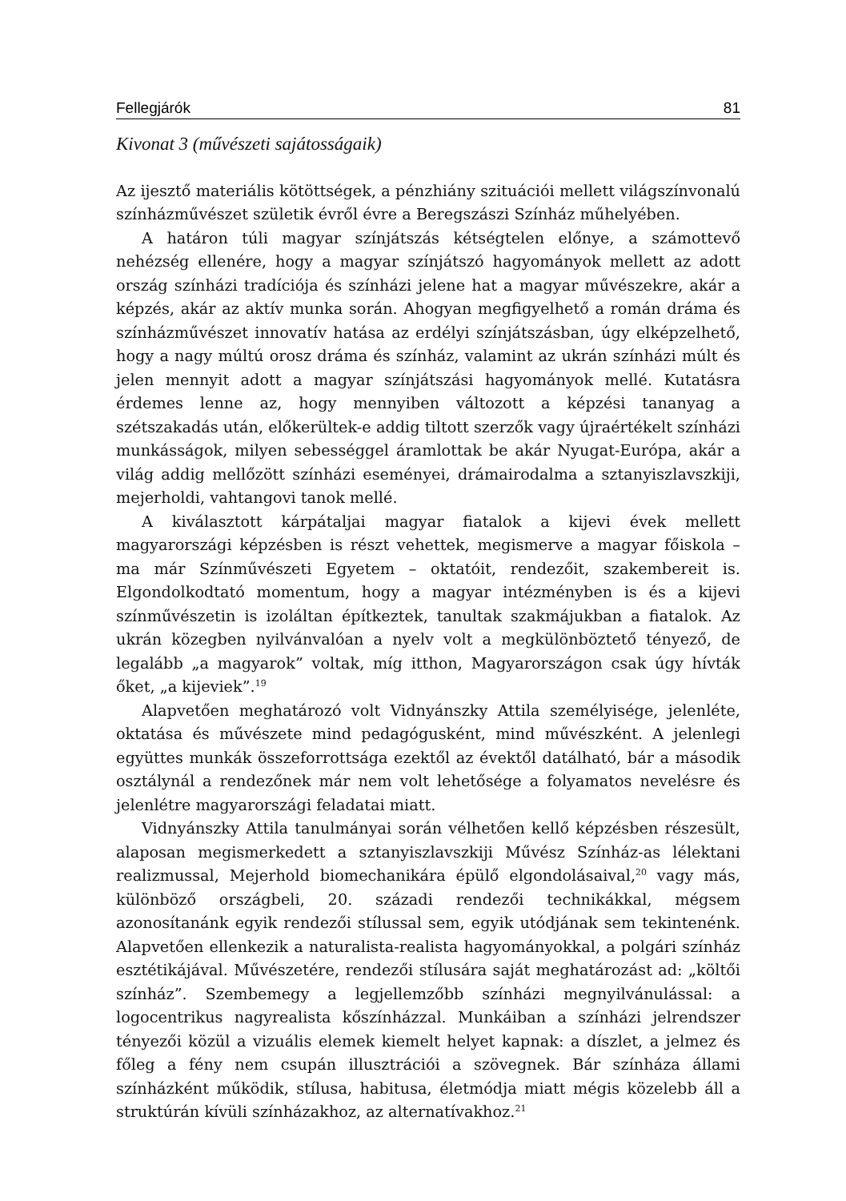Fellegjárók 81
Kivonat 3 (művészeti sajátosságaik)
Az ijesztő materiális kötöttségek, a pénzhiány szituációi mellett világszínvonalú színházművészet születik évről évre a Beregszászi Színház műhelyében.
A határon túli magyar színjátszás kétségtelen előnye, a számottevő nehézség ellenére, hogy a magyar színjátszó hagyományok mellett az adott ország színházi tradíciója és színházi jelene hat a magyar művészekre, akár a képzés, akár az aktív munka során. Ahogyan megfigyelhető a román dráma és színházművészet innovatív hatása az erdélyi színjátszásban, úgy elképzelhető, hogy a nagy múltú orosz dráma és színház, valamint az ukrán színházi múlt és jelen mennyit adott a magyar színjátszási hagyományok mellé. Kutatásra érdemes lenne az, hogy mennyiben változott a képzési tananyag a szétszakadás után, előkerültek-e addig tiltott szerzők vagy újraértékelt színházi munkásságok, milyen sebességgel áramlottak be akár Nyugat-Európa, akár a világ addig mellőzött színházi eseményei, drámairodalma a sztanyiszlavszkiji, mejerholdi, vahtangovi tanok mellé.
A kiválasztott kárpátaljai magyar fiatalok a kijevi évek mellett magyarországi képzésben is részt vehettek, megismerve a magyar főiskola – ma már Színművészeti Egyetem – oktatóit, rendezőit, szakembereit is. Elgondolkodtató momentum, hogy a magyar intézményben is és a kijevi színművészetin is izoláltan építkeztek, tanultak szakmájukban a fiatalok. Az ukrán közegben nyilvánvalóan a nyelv volt a megkülönböztető tényező, de legalább „a magyarok” voltak, míg itthon, Magyarországon csak úgy hívták őket, „a kijeviek”.<sup>19</sup>
Alapvetően meghatározó volt Vidnyánszky Attila személyisége, jelenléte, oktatása és művészete mind pedagógusként, mind művészként. A jelenlegi együttes munkák összeforrottsága ezektől az évektől datálható, bár a második osztálynál a rendezőnek már nem volt lehetősége a folyamatos nevelésre és jelenlétre magyarországi feladatai miatt.
Vidnyánszky Attila tanulmányai során vélhetően kellő képzésben részesült, alaposan megismerkedett a sztanyiszlavszkiji Művész Színház-as lélektani realizmussal, Mejerhold biomechanikára épülő elgondolásaival,<sup>20</sup> vagy más, különböző országbeli, 20. századi rendezői technikákkal, mégsem azonosítanánk egyik rendezői stílussal sem, egyik utódjának sem tekintenénk. Alapvetően ellenkezik a naturalista-realista hagyományokkal, a polgári színház esztétikájával. Művészetére, rendezői stílusára saját meghatározást ad: „költői színház”. Szembemegy a legjellemzőbb színházi megnyilvánulással: a logocentrikus nagyrealista kőszínházzal. Munkáiban a színházi jelrendszer tényezői közül a vizuális elemek kiemelt helyet kapnak: a díszlet, a jelmez és főleg a fény nem csupán illusztrációi a szövegnek. Bár színháza állami színházként működik, stílusa, habitusa, életmódja miatt mégis közelebb áll a struktúrán kívüli színházakhoz, az alternatívakhoz.<sup>21</sup>